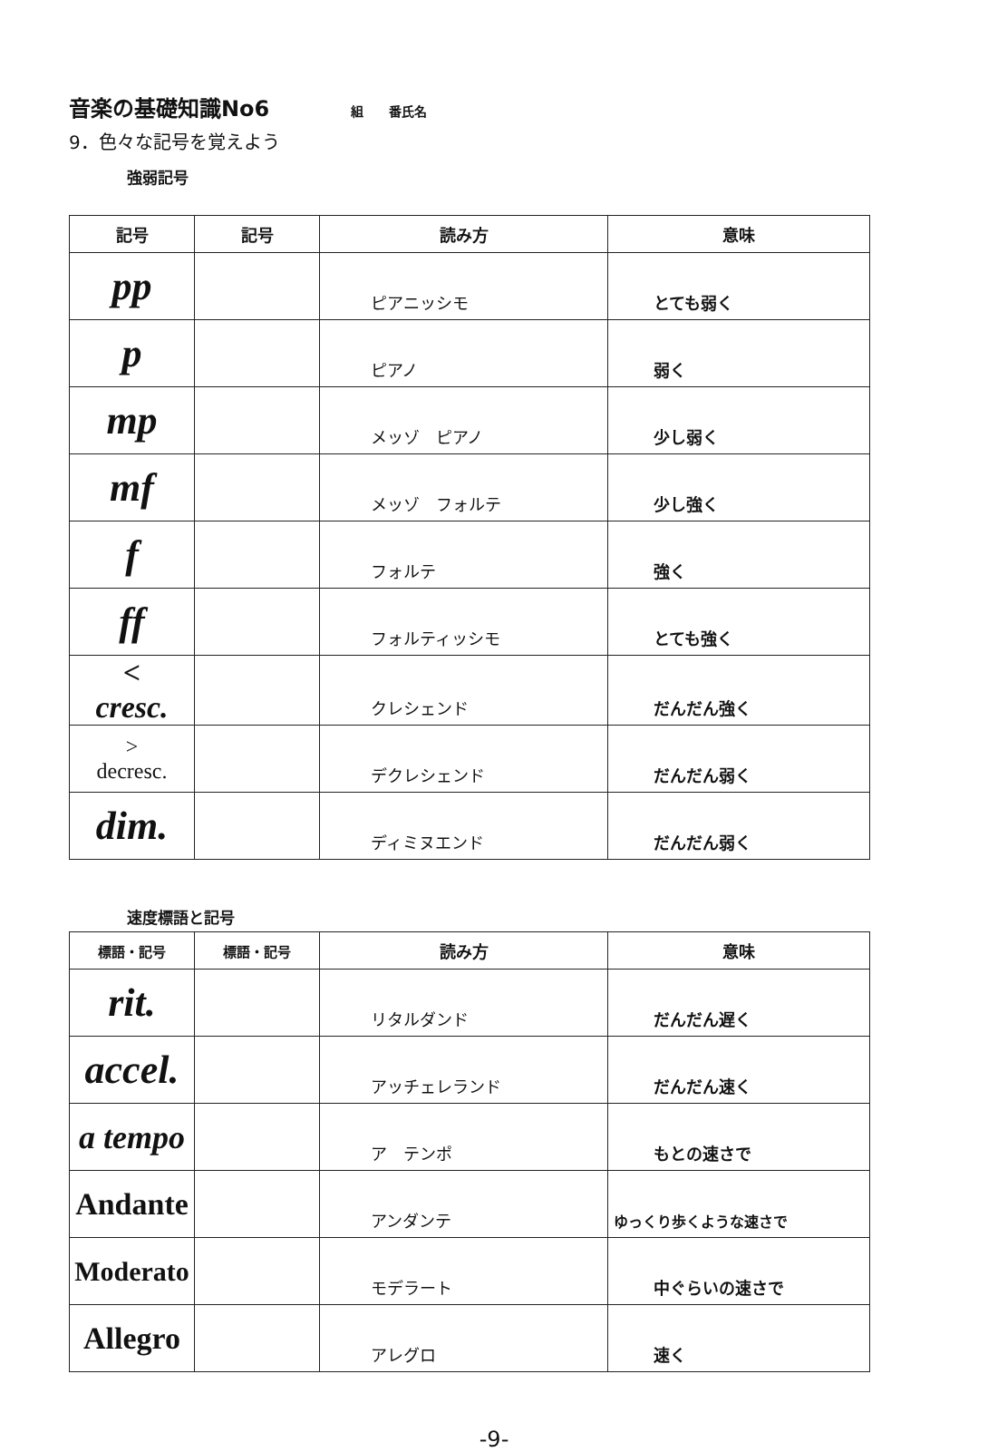音楽の基礎知識No6 組　　番氏名
9．色々な記号を覚えよう
強弱記号
| 記号 | 記号 | 読み方 | 意味 |
| --- | --- | --- | --- |
| pp | | ピアニッシモ | とても弱く |
| p | | ピアノ | 弱く |
| mp | | メッゾ ピアノ | 少し弱く |
| mf | | メッゾ フォルテ | 少し強く |
| f | | フォルテ | 強く |
| ff | | フォルティッシモ | とても強く |
| < cresc. | | クレシェンド | だんだん強く |
| > decresc. | | デクレシェンド | だんだん弱く |
| dim. | | ディミヌエンド | だんだん弱く |
速度標語と記号
| 標語・記号 | 標語・記号 | 読み方 | 意味 |
| --- | --- | --- | --- |
| rit. | | リタルダンド | だんだん遅く |
| accel. | | アッチェレランド | だんだん速く |
| a tempo | | ア テンポ | もとの速さで |
| Andante | | アンダンテ | ゆっくり歩くような速さで |
| Moderato | | モデラート | 中ぐらいの速さで |
| Allegro | | アレグロ | 速く |
-9-